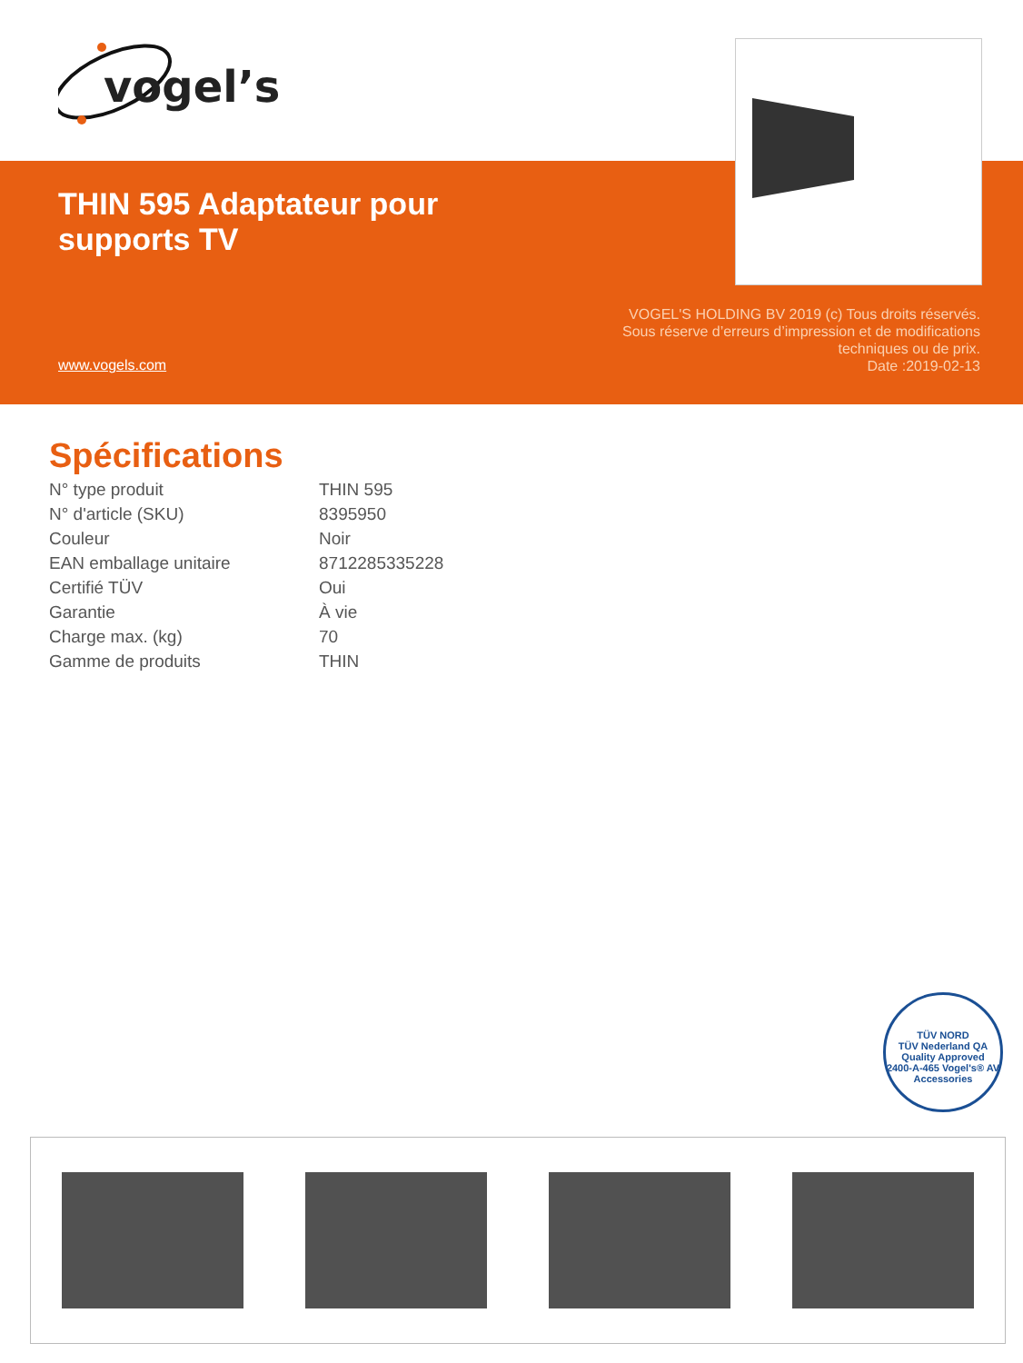vogel’s
THIN 595 Adaptateur pour
supports TV
www.vogels.com
VOGEL'S HOLDING BV 2019 (c) Tous droits réservés.
Sous réserve d’erreurs d’impression et de modifications
techniques ou de prix.
Date :2019-02-13
Spécifications
| N° type produit | THIN 595 |
| N° d'article (SKU) | 8395950 |
| Couleur | Noir |
| EAN emballage unitaire | 8712285335228 |
| Certifié TÜV | Oui |
| Garantie | À vie |
| Charge max. (kg) | 70 |
| Gamme de produits | THIN |
TÜV NORD
TÜV Nederland QA
Quality Approved
2400-A-465 Vogel's® AV Accessories